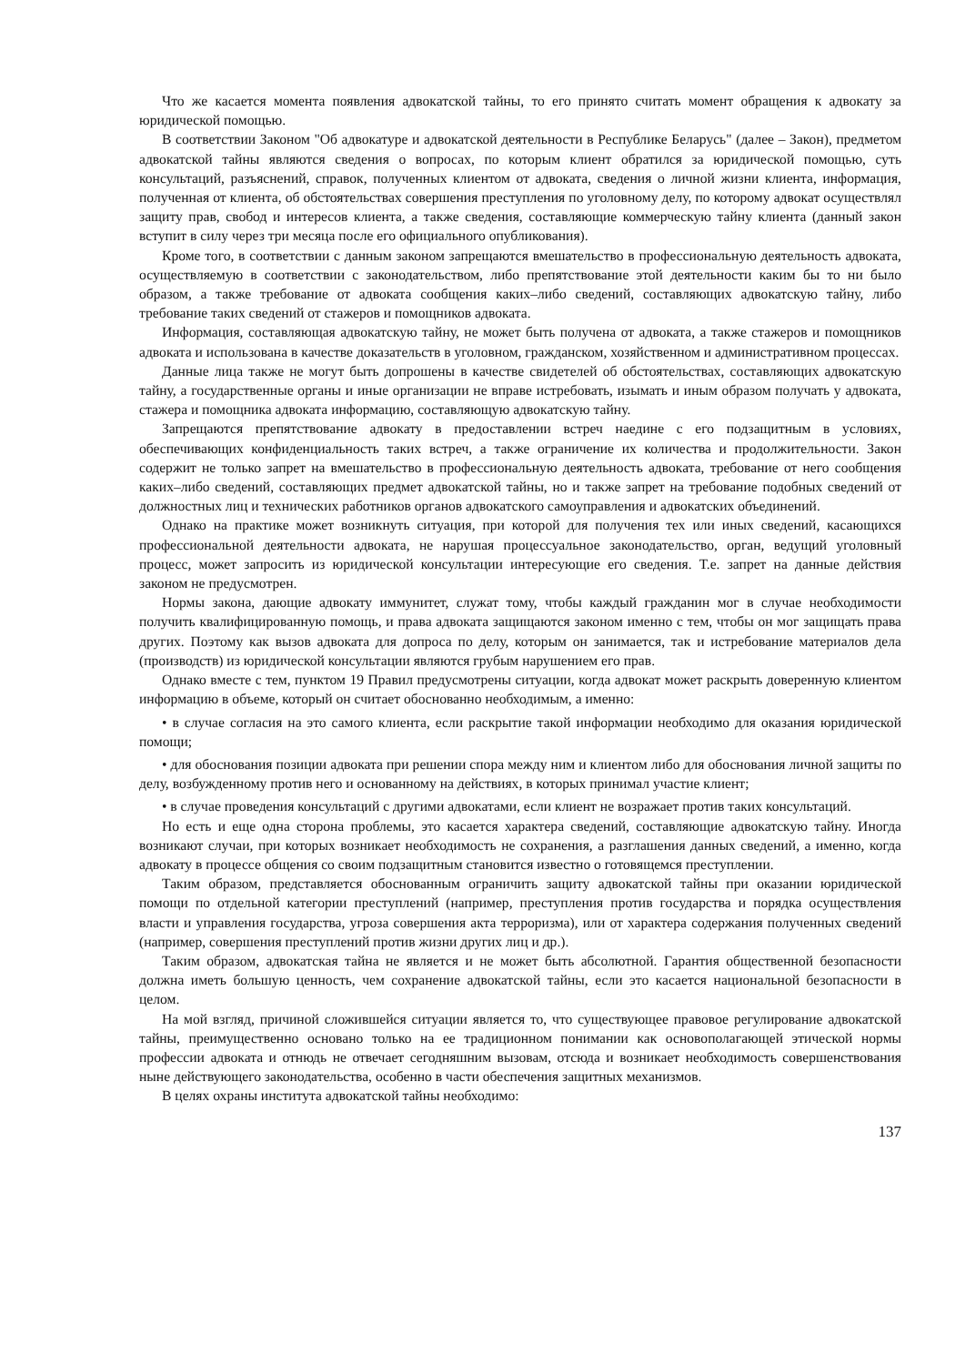Что же касается момента появления адвокатской тайны, то его принято считать момент обращения к адвокату за юридической помощью.
В соответствии Законом "Об адвокатуре и адвокатской деятельности в Республике Беларусь" (далее – Закон), предметом адвокатской тайны являются сведения о вопросах, по которым клиент обратился за юридической помощью, суть консультаций, разъяснений, справок, полученных клиентом от адвоката, сведения о личной жизни клиента, информация, полученная от клиента, об обстоятельствах совершения преступления по уголовному делу, по которому адвокат осуществлял защиту прав, свобод и интересов клиента, а также сведения, составляющие коммерческую тайну клиента (данный закон вступит в силу через три месяца после его официального опубликования).
Кроме того, в соответствии с данным законом запрещаются вмешательство в профессиональную деятельность адвоката, осуществляемую в соответствии с законодательством, либо препятствование этой деятельности каким бы то ни было образом, а также требование от адвоката сообщения каких–либо сведений, составляющих адвокатскую тайну, либо требование таких сведений от стажеров и помощников адвоката.
Информация, составляющая адвокатскую тайну, не может быть получена от адвоката, а также стажеров и помощников адвоката и использована в качестве доказательств в уголовном, гражданском, хозяйственном и административном процессах.
Данные лица также не могут быть допрошены в качестве свидетелей об обстоятельствах, составляющих адвокатскую тайну, а государственные органы и иные организации не вправе истребовать, изымать и иным образом получать у адвоката, стажера и помощника адвоката информацию, составляющую адвокатскую тайну.
Запрещаются препятствование адвокату в предоставлении встреч наедине с его подзащитным в условиях, обеспечивающих конфиденциальность таких встреч, а также ограничение их количества и продолжительности. Закон содержит не только запрет на вмешательство в профессиональную деятельность адвоката, требование от него сообщения каких–либо сведений, составляющих предмет адвокатской тайны, но и также запрет на требование подобных сведений от должностных лиц и технических работников органов адвокатского самоуправления и адвокатских объединений.
Однако на практике может возникнуть ситуация, при которой для получения тех или иных сведений, касающихся профессиональной деятельности адвоката, не нарушая процессуальное законодательство, орган, ведущий уголовный процесс, может запросить из юридической консультации интересующие его сведения. Т.е. запрет на данные действия законом не предусмотрен.
Нормы закона, дающие адвокату иммунитет, служат тому, чтобы каждый гражданин мог в случае необходимости получить квалифицированную помощь, и права адвоката защищаются законом именно с тем, чтобы он мог защищать права других. Поэтому как вызов адвоката для допроса по делу, которым он занимается, так и истребование материалов дела (производств) из юридической консультации являются грубым нарушением его прав.
Однако вместе с тем, пунктом 19 Правил предусмотрены ситуации, когда адвокат может раскрыть доверенную клиентом информацию в объеме, который он считает обоснованно необходимым, а именно:
• в случае согласия на это самого клиента, если раскрытие такой информации необходимо для оказания юридической помощи;
• для обоснования позиции адвоката при решении спора между ним и клиентом либо для обоснования личной защиты по делу, возбужденному против него и основанному на действиях, в которых принимал участие клиент;
• в случае проведения консультаций с другими адвокатами, если клиент не возражает против таких консультаций.
Но есть и еще одна сторона проблемы, это касается характера сведений, составляющие адвокатскую тайну. Иногда возникают случаи, при которых возникает необходимость не сохранения, а разглашения данных сведений, а именно, когда адвокату в процессе общения со своим подзащитным становится известно о готовящемся преступлении.
Таким образом, представляется обоснованным ограничить защиту адвокатской тайны при оказании юридической помощи по отдельной категории преступлений (например, преступления против государства и порядка осуществления власти и управления государства, угроза совершения акта терроризма), или от характера содержания полученных сведений (например, совершения преступлений против жизни других лиц и др.).
Таким образом, адвокатская тайна не является и не может быть абсолютной. Гарантия общественной безопасности должна иметь большую ценность, чем сохранение адвокатской тайны, если это касается национальной безопасности в целом.
На мой взгляд, причиной сложившейся ситуации является то, что существующее правовое регулирование адвокатской тайны, преимущественно основано только на ее традиционном понимании как основополагающей этической нормы профессии адвоката и отнюдь не отвечает сегодняшним вызовам, отсюда и возникает необходимость совершенствования ныне действующего законодательства, особенно в части обеспечения защитных механизмов.
В целях охраны института адвокатской тайны необходимо:
137